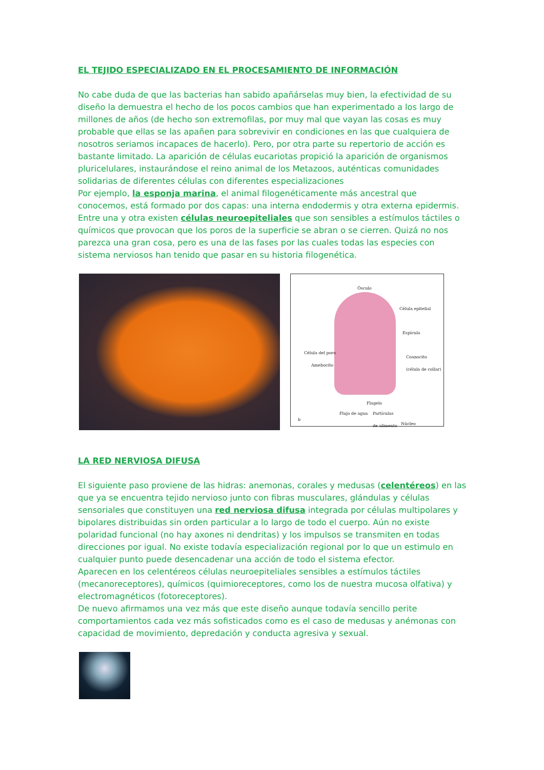EL TEJIDO ESPECIALIZADO EN EL PROCESAMIENTO DE INFORMACIÓN
No cabe duda de que las bacterias han sabido apañárselas muy bien, la efectividad de su diseño la demuestra el hecho de los pocos cambios que han experimentado a los largo de millones de años (de hecho son extremofilas, por muy mal que vayan las cosas es muy probable que ellas se las apañen para sobrevivir en condiciones en las que cualquiera de nosotros seriamos incapaces de hacerlo). Pero, por otra parte su repertorio de acción es bastante limitado. La aparición de células eucariotas propició la aparición de organismos pluricelulares, instaurándose el reino animal de los Metazoos, auténticas comunidades solidarias de diferentes células con diferentes especializaciones
Por ejemplo, la esponja marina, el animal filogenéticamente más ancestral que conocemos, está formado por dos capas: una interna endodermis y otra externa epidermis. Entre una y otra existen células neuroepiteliales que son sensibles a estímulos táctiles o químicos que provocan que los poros de la superficie se abran o se cierren. Quizá no nos parezca una gran cosa, pero es una de las fases por las cuales todas las especies con sistema nerviosos han tenido que pasar en su historia filogenética.
Ósculo
Célula epitelial
Espícula
Célula del poro
Amebocito
Coanocito
(célula de collar)
Flagelo
Flujo de agua Partículas
de alimento
Núcleo
b
LA RED NERVIOSA DIFUSA
El siguiente paso proviene de las hidras: anemonas, corales y medusas (celentéreos) en las que ya se encuentra tejido nervioso junto con fibras musculares, glándulas y células sensoriales que constituyen una red nerviosa difusa integrada por células multipolares y bipolares distribuidas sin orden particular a lo largo de todo el cuerpo. Aún no existe polaridad funcional (no hay axones ni dendritas) y los impulsos se transmiten en todas direcciones por igual. No existe todavía especialización regional por lo que un estimulo en cualquier punto puede desencadenar una acción de todo el sistema efector.
Aparecen en los celentéreos células neuroepiteliales sensibles a estímulos táctiles (mecanoreceptores), químicos (quimioreceptores, como los de nuestra mucosa olfativa) y electromagnéticos (fotoreceptores).
De nuevo afirmamos una vez más que este diseño aunque todavía sencillo perite comportamientos cada vez más sofisticados como es el caso de medusas y anémonas con capacidad de movimiento, depredación y conducta agresiva y sexual.